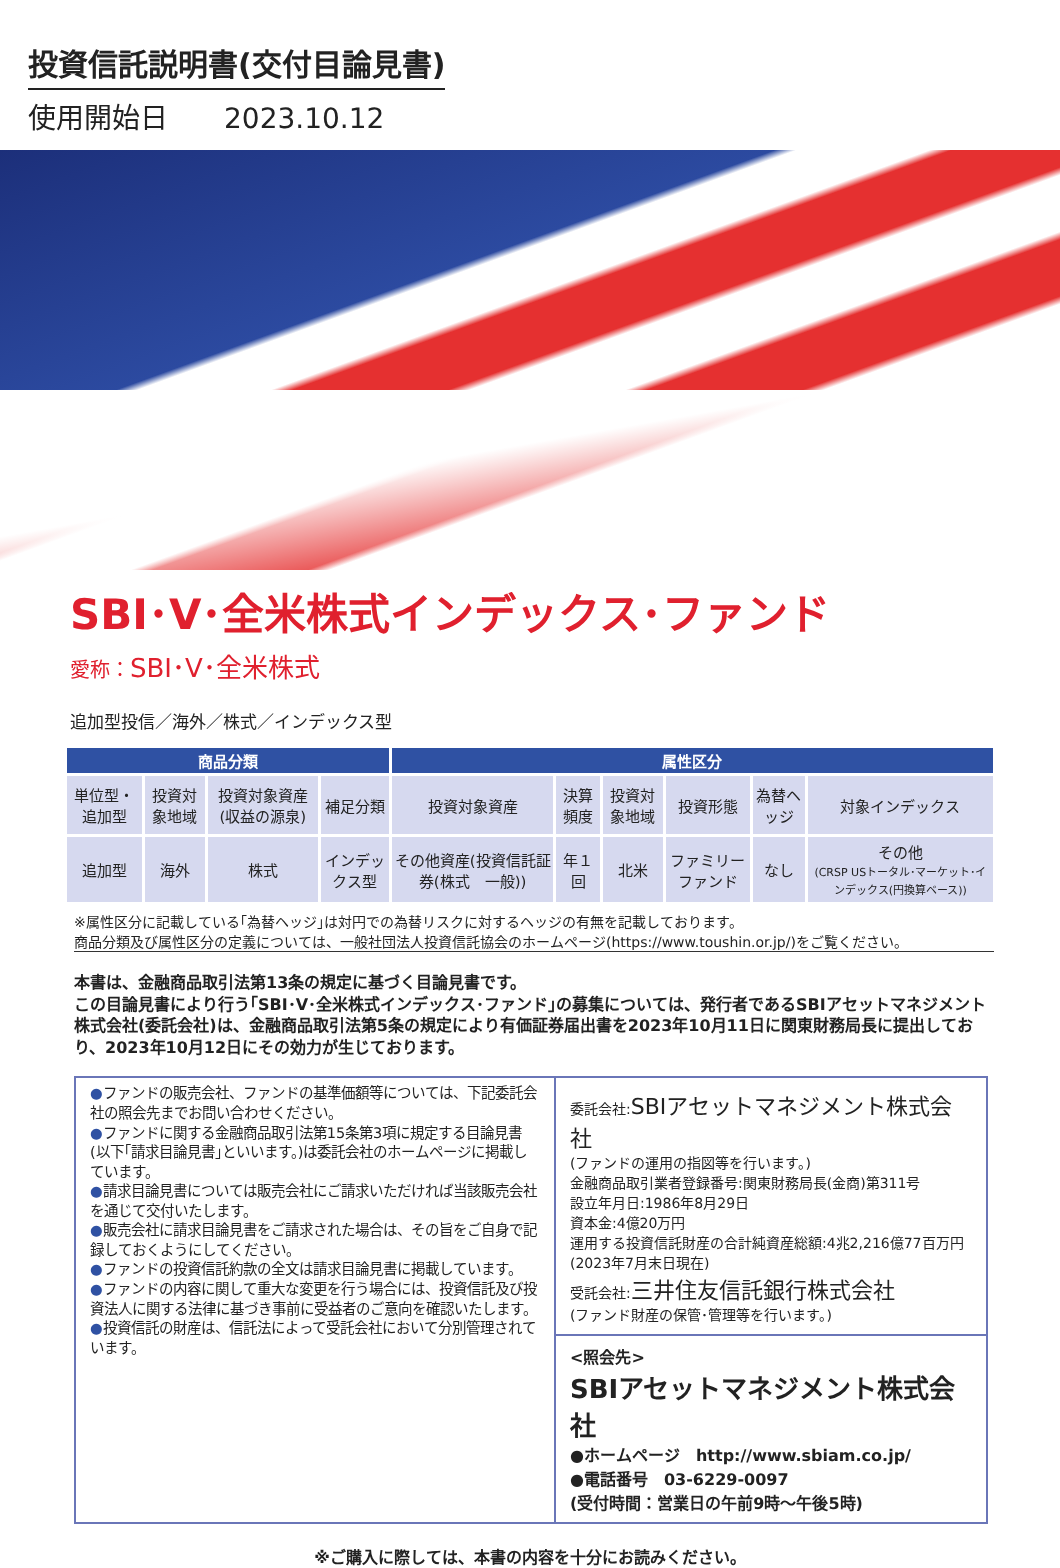投資信託説明書(交付目論見書)
使用開始日　　2023.10.12
SBI･V･全米株式インデックス･ファンド
愛称：SBI･V･全米株式
追加型投信／海外／株式／インデックス型
| 商品分類 | | | | 属性区分 | | | | | |
| --- | --- | --- | --- | --- | --- | --- | --- | --- | --- |
| 単位型・追加型 | 投資対象地域 | 投資対象資産(収益の源泉) | 補足分類 | 投資対象資産 | 決算頻度 | 投資対象地域 | 投資形態 | 為替ヘッジ | 対象インデックス |
| 追加型 | 海外 | 株式 | インデックス型 | その他資産(投資信託証券(株式 一般)) | 年１回 | 北米 | ファミリーファンド | なし | その他 (CRSP USトータル･マーケット･インデックス(円換算ベース)) |
※属性区分に記載している｢為替ヘッジ｣は対円での為替リスクに対するヘッジの有無を記載しております。
商品分類及び属性区分の定義については、一般社団法人投資信託協会のホームページ(https://www.toushin.or.jp/)をご覧ください。
本書は、金融商品取引法第13条の規定に基づく目論見書です。
この目論見書により行う｢SBI･V･全米株式インデックス･ファンド｣の募集については、発行者であるSBIアセットマネジメント株式会社(委託会社)は、金融商品取引法第5条の規定により有価証券届出書を2023年10月11日に関東財務局長に提出しており、2023年10月12日にその効力が生じております。
●ファンドの販売会社、ファンドの基準価額等については、下記委託会社の照会先までお問い合わせください。
●ファンドに関する金融商品取引法第15条第3項に規定する目論見書(以下｢請求目論見書｣といいます。)は委託会社のホームページに掲載しています。
●請求目論見書については販売会社にご請求いただければ当該販売会社を通じて交付いたします。
●販売会社に請求目論見書をご請求された場合は、その旨をご自身で記録しておくようにしてください。
●ファンドの投資信託約款の全文は請求目論見書に掲載しています。
●ファンドの内容に関して重大な変更を行う場合には、投資信託及び投資法人に関する法律に基づき事前に受益者のご意向を確認いたします。
●投資信託の財産は、信託法によって受託会社において分別管理されています。
委託会社:SBIアセットマネジメント株式会社
(ファンドの運用の指図等を行います。)
金融商品取引業者登録番号:関東財務局長(金商)第311号
設立年月日:1986年8月29日
資本金:4億20万円
運用する投資信託財産の合計純資産総額:4兆2,216億77百万円
(2023年7月末日現在)
受託会社:三井住友信託銀行株式会社
(ファンド財産の保管･管理等を行います。)
<照会先>
SBIアセットマネジメント株式会社
●ホームページ　http://www.sbiam.co.jp/
●電話番号　03-6229-0097
(受付時間：営業日の午前9時～午後5時)
※ご購入に際しては、本書の内容を十分にお読みください。